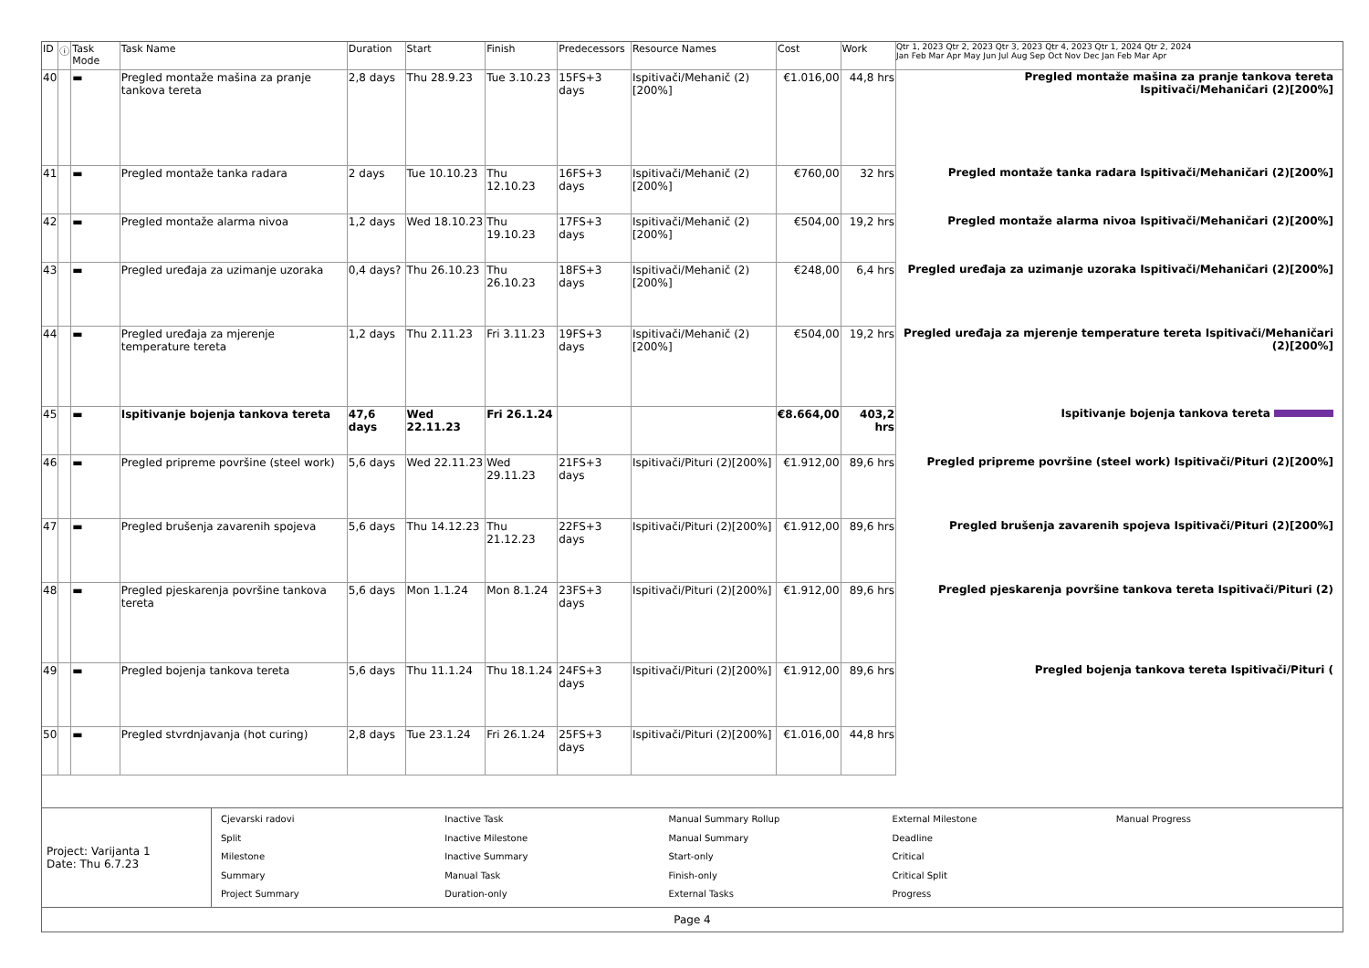| ID | ⓘ | Task Mode | Task Name | Duration | Start | Finish | Predecessors | Resource Names | Cost | Work |
| --- | --- | --- | --- | --- | --- | --- | --- | --- | --- | --- |
| 40 | | ▬ | Pregled montaže mašina za pranje tankova tereta | 2,8 days | Thu 28.9.23 | Tue 3.10.23 | 15FS+3 days | Ispitivači/Mehanič (2)[200%] | €1.016,00 | 44,8 hrs |
| 41 | | ▬ | Pregled montaže tanka radara | 2 days | Tue 10.10.23 | Thu 12.10.23 | 16FS+3 days | Ispitivači/Mehanič (2)[200%] | €760,00 | 32 hrs |
| 42 | | ▬ | Pregled montaže alarma nivoa | 1,2 days | Wed 18.10.23 | Thu 19.10.23 | 17FS+3 days | Ispitivači/Mehanič (2)[200%] | €504,00 | 19,2 hrs |
| 43 | | ▬ | Pregled uređaja za uzimanje uzoraka | 0,4 days? | Thu 26.10.23 | Thu 26.10.23 | 18FS+3 days | Ispitivači/Mehanič (2)[200%] | €248,00 | 6,4 hrs |
| 44 | | ▬ | Pregled uređaja za mjerenje temperature tereta | 1,2 days | Thu 2.11.23 | Fri 3.11.23 | 19FS+3 days | Ispitivači/Mehanič (2)[200%] | €504,00 | 19,2 hrs |
| 45 | | ▬ | Ispitivanje bojenja tankova tereta | 47,6 days | Wed 22.11.23 | Fri 26.1.24 | | | €8.664,00 | 403,2 hrs |
| 46 | | ▬ | Pregled pripreme površine (steel work) | 5,6 days | Wed 22.11.23 | Wed 29.11.23 | 21FS+3 days | Ispitivači/Pituri (2)[200%] | €1.912,00 | 89,6 hrs |
| 47 | | ▬ | Pregled brušenja zavarenih spojeva | 5,6 days | Thu 14.12.23 | Thu 21.12.23 | 22FS+3 days | Ispitivači/Pituri (2)[200%] | €1.912,00 | 89,6 hrs |
| 48 | | ▬ | Pregled pjeskarenja površine tankova tereta | 5,6 days | Mon 1.1.24 | Mon 8.1.24 | 23FS+3 days | Ispitivači/Pituri (2)[200%] | €1.912,00 | 89,6 hrs |
| 49 | | ▬ | Pregled bojenja tankova tereta | 5,6 days | Thu 11.1.24 | Thu 18.1.24 | 24FS+3 days | Ispitivači/Pituri (2)[200%] | €1.912,00 | 89,6 hrs |
| 50 | | ▬ | Pregled stvrdnjavanja (hot curing) | 2,8 days | Tue 23.1.24 | Fri 26.1.24 | 25FS+3 days | Ispitivači/Pituri (2)[200%] | €1.016,00 | 44,8 hrs |
Qtr 1, 2023 Qtr 2, 2023 Qtr 3, 2023 Qtr 4, 2023 Qtr 1, 2024 Qtr 2, 2024
Jan Feb Mar Apr May Jun Jul Aug Sep Oct Nov Dec Jan Feb Mar Apr
Pregled montaže mašina za pranje tankova tereta Ispitivači/Mehaničari (2)[200%]
Pregled montaže tanka radara Ispitivači/Mehaničari (2)[200%]
Pregled montaže alarma nivoa Ispitivači/Mehaničari (2)[200%]
Pregled uređaja za uzimanje uzoraka Ispitivači/Mehaničari (2)[200%]
Pregled uređaja za mjerenje temperature tereta Ispitivači/Mehaničari (2)[200%]
Ispitivanje bojenja tankova tereta
Pregled pripreme površine (steel work) Ispitivači/Pituri (2)[200%]
Pregled brušenja zavarenih spojeva Ispitivači/Pituri (2)[200%]
Pregled pjeskarenja površine tankova tereta Ispitivači/Pituri (2)
Pregled bojenja tankova tereta Ispitivači/Pituri (
Project: Varijanta 1
Date: Thu 6.7.23
Cjevarski radovi
Inactive Task
Manual Summary Rollup
External Milestone
Manual Progress
Split
Inactive Milestone
Manual Summary
Deadline
Milestone
Inactive Summary
Start-only
Critical
Summary
Manual Task
Finish-only
Critical Split
Project Summary
Duration-only
External Tasks
Progress
Page 4